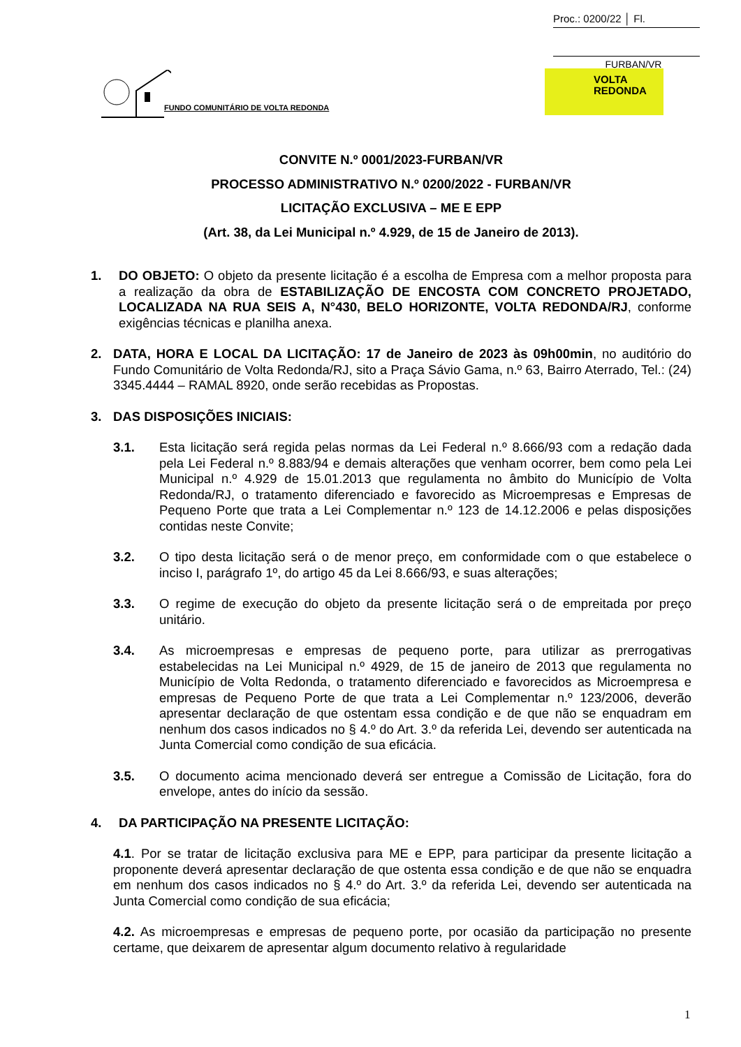Proc.: 0200/22 │ Fl.
FURBAN/VR
FUNDO COMUNITÁRIO DE VOLTA REDONDA
VOLTA
REDONDA
CONVITE N.º 0001/2023-FURBAN/VR
PROCESSO ADMINISTRATIVO N.º 0200/2022 - FURBAN/VR
LICITAÇÃO EXCLUSIVA – ME E EPP
(Art. 38, da Lei Municipal n.º 4.929, de 15 de Janeiro de 2013).
1. DO OBJETO: O objeto da presente licitação é a escolha de Empresa com a melhor proposta para a realização da obra de ESTABILIZAÇÃO DE ENCOSTA COM CONCRETO PROJETADO, LOCALIZADA NA RUA SEIS A, N°430, BELO HORIZONTE, VOLTA REDONDA/RJ, conforme exigências técnicas e planilha anexa.
2. DATA, HORA E LOCAL DA LICITAÇÃO: 17 de Janeiro de 2023 às 09h00min, no auditório do Fundo Comunitário de Volta Redonda/RJ, sito a Praça Sávio Gama, n.º 63, Bairro Aterrado, Tel.: (24) 3345.4444 – RAMAL 8920, onde serão recebidas as Propostas.
3. DAS DISPOSIÇÕES INICIAIS:
3.1. Esta licitação será regida pelas normas da Lei Federal n.º 8.666/93 com a redação dada pela Lei Federal n.º 8.883/94 e demais alterações que venham ocorrer, bem como pela Lei Municipal n.º 4.929 de 15.01.2013 que regulamenta no âmbito do Município de Volta Redonda/RJ, o tratamento diferenciado e favorecido as Microempresas e Empresas de Pequeno Porte que trata a Lei Complementar n.º 123 de 14.12.2006 e pelas disposições contidas neste Convite;
3.2. O tipo desta licitação será o de menor preço, em conformidade com o que estabelece o inciso I, parágrafo 1º, do artigo 45 da Lei 8.666/93, e suas alterações;
3.3. O regime de execução do objeto da presente licitação será o de empreitada por preço unitário.
3.4. As microempresas e empresas de pequeno porte, para utilizar as prerrogativas estabelecidas na Lei Municipal n.º 4929, de 15 de janeiro de 2013 que regulamenta no Município de Volta Redonda, o tratamento diferenciado e favorecidos as Microempresa e empresas de Pequeno Porte de que trata a Lei Complementar n.º 123/2006, deverão apresentar declaração de que ostentam essa condição e de que não se enquadram em nenhum dos casos indicados no § 4.º do Art. 3.º da referida Lei, devendo ser autenticada na Junta Comercial como condição de sua eficácia.
3.5. O documento acima mencionado deverá ser entregue a Comissão de Licitação, fora do envelope, antes do início da sessão.
4. DA PARTICIPAÇÃO NA PRESENTE LICITAÇÃO:
4.1. Por se tratar de licitação exclusiva para ME e EPP, para participar da presente licitação a proponente deverá apresentar declaração de que ostenta essa condição e de que não se enquadra em nenhum dos casos indicados no § 4.º do Art. 3.º da referida Lei, devendo ser autenticada na Junta Comercial como condição de sua eficácia;
4.2. As microempresas e empresas de pequeno porte, por ocasião da participação no presente certame, que deixarem de apresentar algum documento relativo à regularidade
1